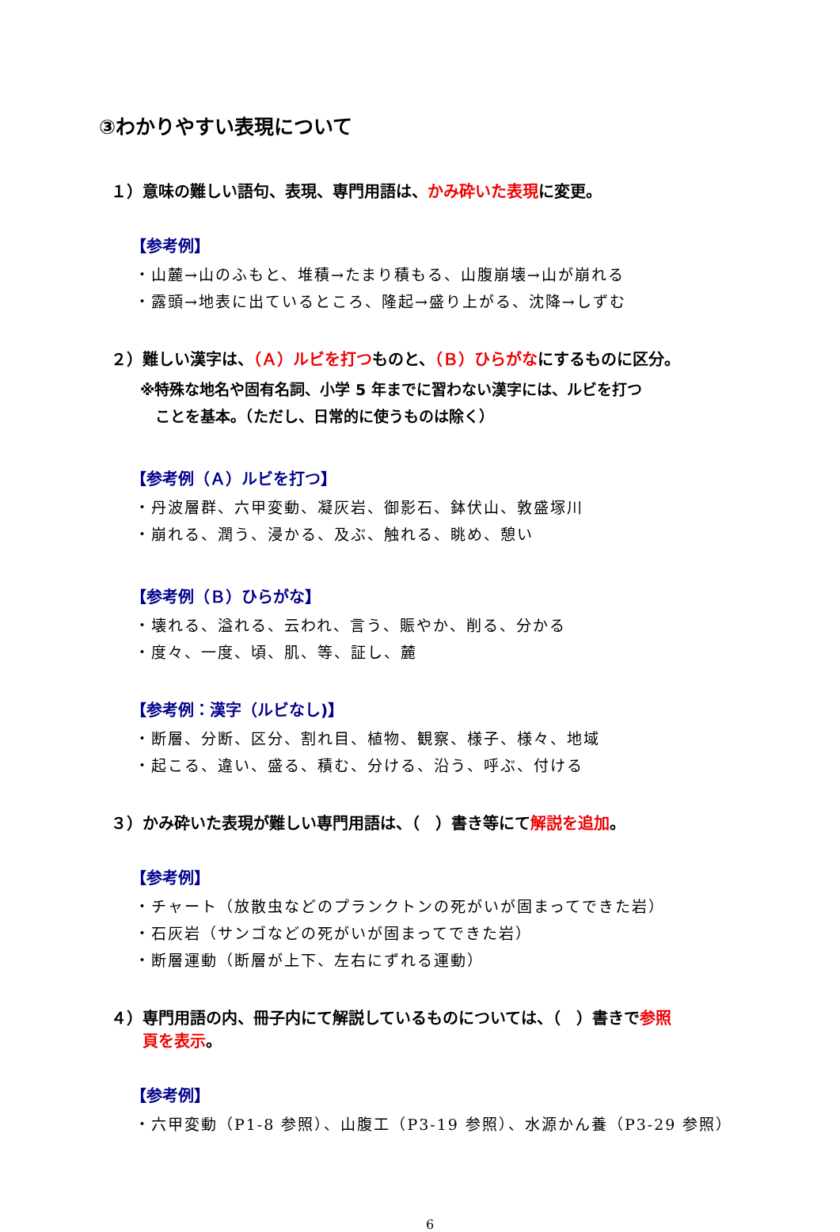③わかりやすい表現について
１）意味の難しい語句、表現、専門用語は、かみ砕いた表現に変更。
【参考例】
・山麓→山のふもと、堆積→たまり積もる、山腹崩壊→山が崩れる
・露頭→地表に出ているところ、隆起→盛り上がる、沈降→しずむ
２）難しい漢字は、（Ａ）ルビを打つものと、（Ｂ）ひらがなにするものに区分。
※特殊な地名や固有名詞、小学 5 年までに習わない漢字には、ルビを打つ
　ことを基本。（ただし、日常的に使うものは除く）
【参考例（Ａ）ルビを打つ】
・丹波層群、六甲変動、凝灰岩、御影石、鉢伏山、敦盛塚川
・崩れる、潤う、浸かる、及ぶ、触れる、眺め、憩い
【参考例（Ｂ）ひらがな】
・壊れる、溢れる、云われ、言う、賑やか、削る、分かる
・度々、一度、頃、肌、等、証し、麓
【参考例：漢字（ルビなし)】
・断層、分断、区分、割れ目、植物、観察、様子、様々、地域
・起こる、違い、盛る、積む、分ける、沿う、呼ぶ、付ける
３）かみ砕いた表現が難しい専門用語は、（　）書き等にて解説を追加。
【参考例】
・チャート（放散虫などのプランクトンの死がいが固まってできた岩）
・石灰岩（サンゴなどの死がいが固まってできた岩）
・断層運動（断層が上下、左右にずれる運動）
４）専門用語の内、冊子内にて解説しているものについては、（　）書きで参照
　　頁を表示。
【参考例】
・六甲変動（P1-8 参照）、山腹工（P3-19 参照）、水源かん養（P3-29 参照）
6